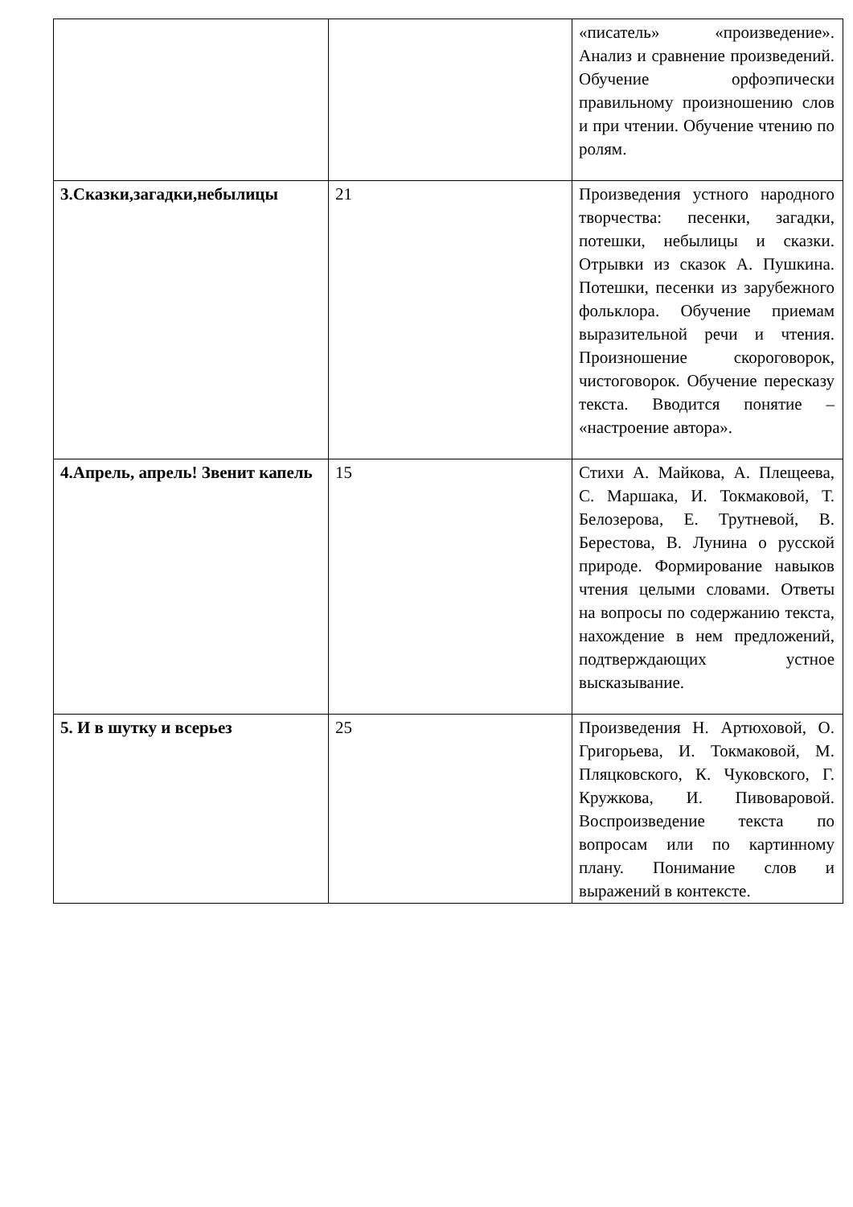| | | «писатель» «произведение». Анализ и сравнение произведений. Обучение орфоэпически правильному произношению слов и при чтении. Обучение чтению по ролям. |
| 3.Сказки,загадки,небылицы | 21 | Произведения устного народного творчества: песенки, загадки, потешки, небылицы и сказки. Отрывки из сказок А. Пушкина. Потешки, песенки из зарубежного фольклора. Обучение приемам выразительной речи и чтения. Произношение скороговорок, чистоговорок. Обучение пересказу текста. Вводится понятие – «настроение автора». |
| 4.Апрель, апрель! Звенит капель | 15 | Стихи А. Майкова, А. Плещеева, С. Маршака, И. Токмаковой, Т. Белозерова, Е. Трутневой, В. Берестова, В. Лунина о русской природе. Формирование навыков чтения целыми словами. Ответы на вопросы по содержанию текста, нахождение в нем предложений, подтверждающих устное высказывание. |
| 5. И в шутку и всерьез | 25 | Произведения Н. Артюховой, О. Григорьева, И. Токмаковой, М. Пляцковского, К. Чуковского, Г. Кружкова, И. Пивоваровой. Воспроизведение текста по вопросам или по картинному плану. Понимание слов и выражений в контексте. |